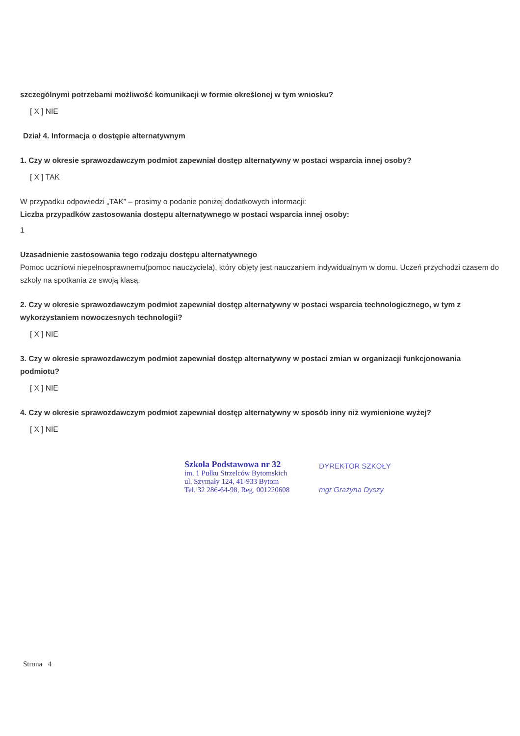szczególnymi potrzebami możliwość komunikacji w formie określonej w tym wniosku?
[ X ] NIE
Dział 4. Informacja o dostępie alternatywnym
1. Czy w okresie sprawozdawczym podmiot zapewniał dostęp alternatywny w postaci wsparcia innej osoby?
[ X ] TAK
W przypadku odpowiedzi „TAK” – prosimy o podanie poniżej dodatkowych informacji:
Liczba przypadków zastosowania dostępu alternatywnego w postaci wsparcia innej osoby:
1
Uzasadnienie zastosowania tego rodzaju dostępu alternatywnego
Pomoc uczniowi niepełnosprawnemu(pomoc nauczyciela), który objęty jest nauczaniem indywidualnym w domu. Uczeń przychodzi czasem do szkoły na spotkania ze swoją klasą.
2. Czy w okresie sprawozdawczym podmiot zapewniał dostęp alternatywny w postaci wsparcia technologicznego, w tym z wykorzystaniem nowoczesnych technologii?
[ X ] NIE
3. Czy w okresie sprawozdawczym podmiot zapewniał dostęp alternatywny w postaci zmian w organizacji funkcjonowania podmiotu?
[ X ] NIE
4. Czy w okresie sprawozdawczym podmiot zapewniał dostęp alternatywny w sposób inny niż wymienione wyżej?
[ X ] NIE
Szkoła Podstawowa nr 32
im. 1 Pułku Strzelców Bytomskich
ul. Szymały 124, 41-933 Bytom
Tel. 32 286-64-98, Reg. 001220608
DYREKTOR SZKOŁY
mgr Grażyna Dyszy
Strona 4